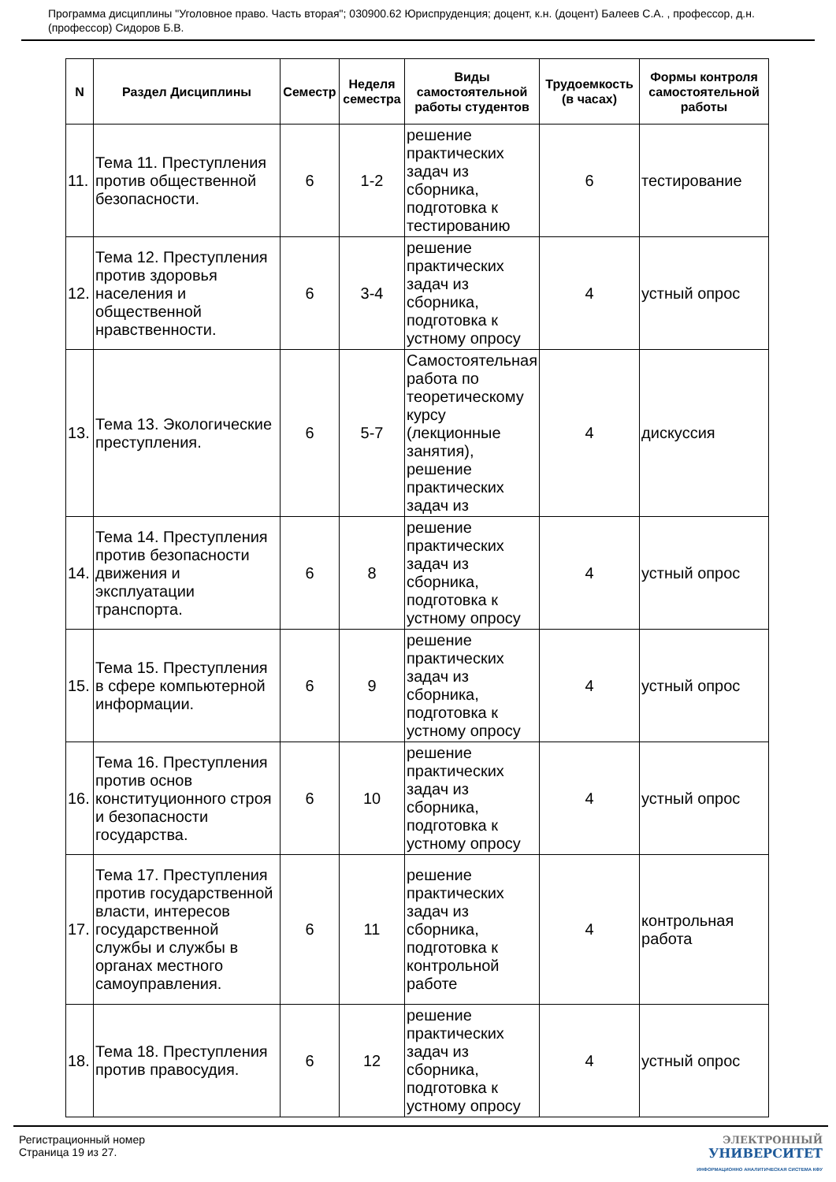Программа дисциплины "Уголовное право. Часть вторая"; 030900.62 Юриспруденция; доцент, к.н. (доцент) Балеев С.А. , профессор, д.н. (профессор) Сидоров Б.В.
| N | Раздел Дисциплины | Семестр | Неделя семестра | Виды самостоятельной работы студентов | Трудоемкость (в часах) | Формы контроля самостоятельной работы |
| --- | --- | --- | --- | --- | --- | --- |
| 11. | Тема 11. Преступления против общественной безопасности. | 6 | 1-2 | решение практических задач из сборника, подготовка к тестированию | 6 | тестирование |
| 12. | Тема 12. Преступления против здоровья населения и общественной нравственности. | 6 | 3-4 | решение практических задач из сборника, подготовка к устному опросу | 4 | устный опрос |
| 13. | Тема 13. Экологические преступления. | 6 | 5-7 | Самостоятельная работа по теоретическому курсу (лекционные занятия), решение практических задач из | 4 | дискуссия |
| 14. | Тема 14. Преступления против безопасности движения и эксплуатации транспорта. | 6 | 8 | решение практических задач из сборника, подготовка к устному опросу | 4 | устный опрос |
| 15. | Тема 15. Преступления в сфере компьютерной информации. | 6 | 9 | решение практических задач из сборника, подготовка к устному опросу | 4 | устный опрос |
| 16. | Тема 16. Преступления против основ конституционного строя и безопасности государства. | 6 | 10 | решение практических задач из сборника, подготовка к устному опросу | 4 | устный опрос |
| 17. | Тема 17. Преступления против государственной власти, интересов государственной службы и службы в органах местного самоуправления. | 6 | 11 | решение практических задач из сборника, подготовка к контрольной работе | 4 | контрольная работа |
| 18. | Тема 18. Преступления против правосудия. | 6 | 12 | решение практических задач из сборника, подготовка к устному опросу | 4 | устный опрос |
Регистрационный номер
Страница 19 из 27.
ЭЛЕКТРОННЫЙ
УНИВЕРСИТЕТ
ИНФОРМАЦИОННО АНАЛИТИЧЕСКАЯ СИСТЕМА КФУ